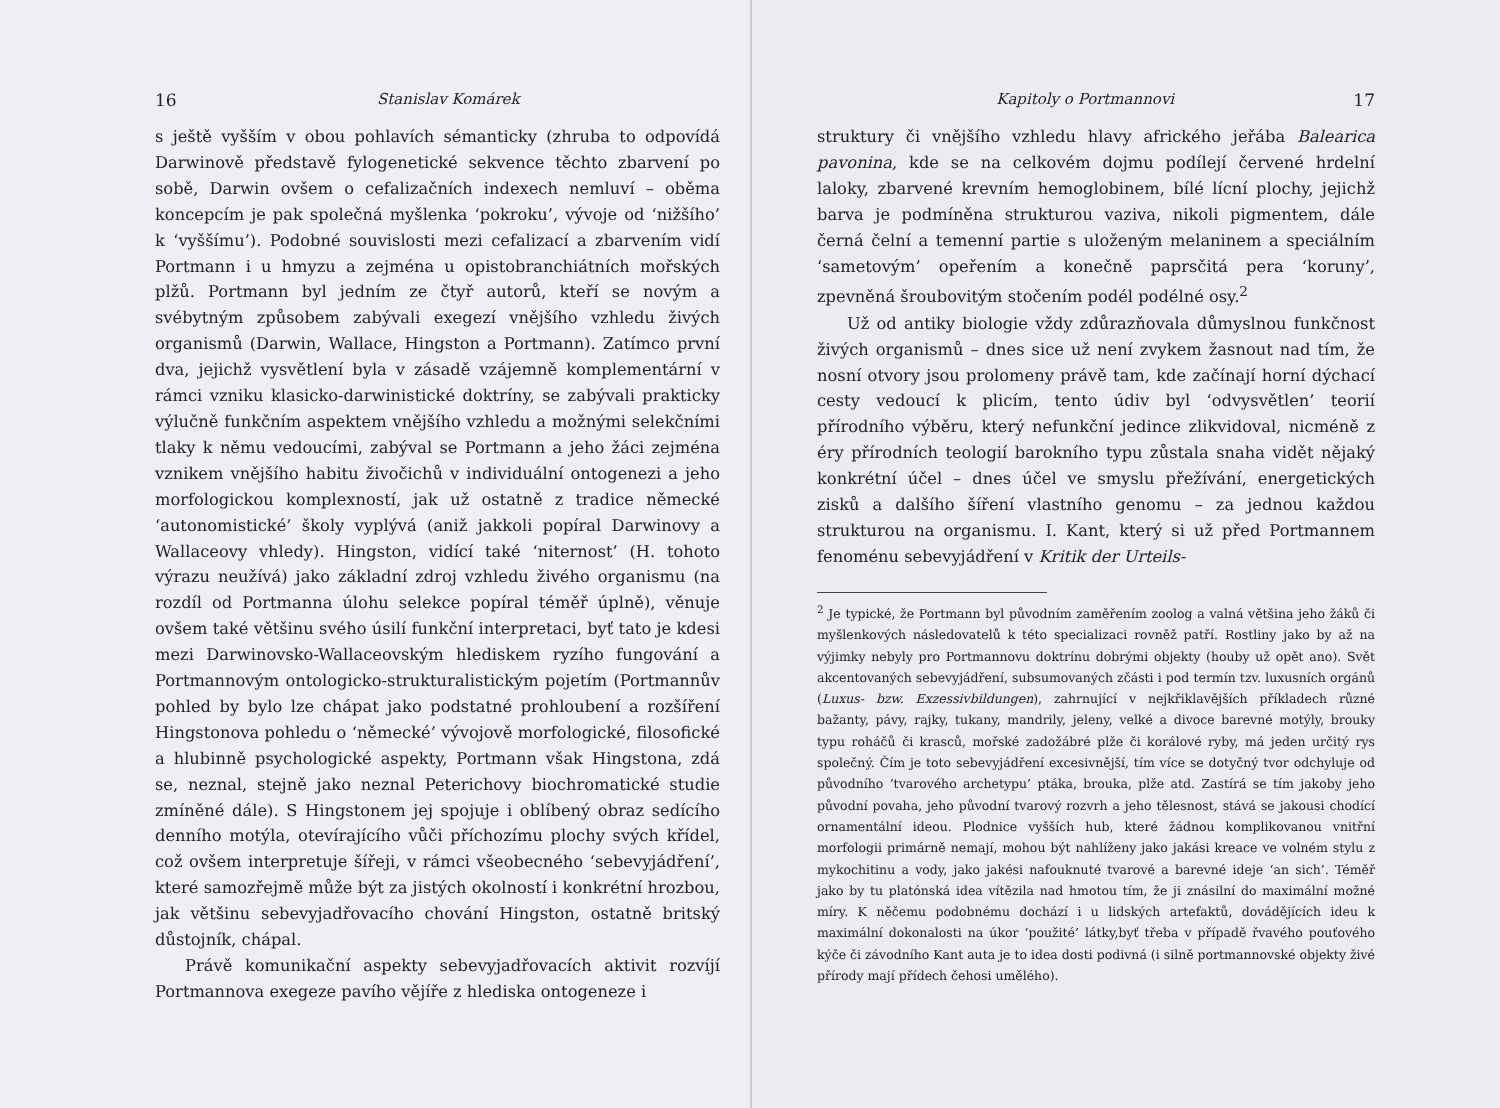16 Stanislav Komárek
s ještě vyšším v obou pohlavích sémanticky (zhruba to odpovídá Darwinově představě fylogenetické sekvence těchto zbarvení po sobě, Darwin ovšem o cefalizačních indexech nemluví – oběma koncepcím je pak společná myšlenka ‘pokroku’, vývoje od ‘nižšího’ k ‘vyššímu’). Podobné souvislosti mezi cefalizací a zbarvením vidí Portmann i u hmyzu a zejména u opistobranchiátních mořských plžů. Portmann byl jedním ze čtyř autorů, kteří se novým a svébytným způsobem zabývali exegezí vnějšího vzhledu živých organismů (Darwin, Wallace, Hingston a Portmann). Zatímco první dva, jejichž vysvětlení byla v zásadě vzájemně komplementární v rámci vzniku klasicko-darwinistické doktríny, se zabývali prakticky výlučně funkčním aspektem vnějšího vzhledu a možnými selekčními tlaky k němu vedoucími, zabýval se Portmann a jeho žáci zejména vznikem vnějšího habitu živočichů v individuální ontogenezi a jeho morfologickou komplexností, jak už ostatně z tradice německé ‘autonomistické’ školy vyplývá (aniž jakkoli popíral Darwinovy a Wallaceovy vhledy). Hingston, vidící také ‘niternost’ (H. tohoto výrazu neužívá) jako základní zdroj vzhledu živého organismu (na rozdíl od Portmanna úlohu selekce popíral téměř úplně), věnuje ovšem také většinu svého úsilí funkční interpretaci, byť tato je kdesi mezi Darwinovsko-Wallaceovským hlediskem ryzího fungování a Portmannovým ontologicko-strukturalistickým pojetím (Portmannův pohled by bylo lze chápat jako podstatné prohloubení a rozšíření Hingstonova pohledu o ‘německé’ vývojově morfologické, filosofické a hlubinně psychologické aspekty, Portmann však Hingstona, zdá se, neznal, stejně jako neznal Peterichovy biochromatické studie zmíněné dále). S Hingstonem jej spojuje i oblíbený obraz sedícího denního motýla, otevírajícího vůči příchozímu plochy svých křídel, což ovšem interpretuje šířeji, v rámci všeobecného ‘sebevyjádření’, které samozřejmě může být za jistých okolností i konkrétní hrozbou, jak většinu sebevyjadřovacího chování Hingston, ostatně britský důstojník, chápal.
Právě komunikační aspekty sebevyjadřovacích aktivit rozvíjí Portmannova exegeze pavího vějíře z hlediska ontogeneze i
Kapitoly o Portmannovi 17
struktury či vnějšího vzhledu hlavy afrického jeřába Balearica pavonina, kde se na celkovém dojmu podílejí červené hrdelní laloky, zbarvené krevním hemoglobinem, bílé lícní plochy, jejichž barva je podmíněna strukturou vaziva, nikoli pigmentem, dále černá čelní a temenní partie s uloženým melaninem a speciálním ‘sametovým’ opeřením a konečně paprsčitá pera ‘koruny’, zpevněná šroubovitým stočením podél podélné osy.<sup>2</sup>
Už od antiky biologie vždy zdůrazňovala důmyslnou funkčnost živých organismů – dnes sice už není zvykem žasnout nad tím, že nosní otvory jsou prolomeny právě tam, kde začínají horní dýchací cesty vedoucí k plicím, tento údiv byl ‘odvysvětlen’ teorií přírodního výběru, který nefunkční jedince zlikvidoval, nicméně z éry přírodních teologií barokního typu zůstala snaha vidět nějaký konkrétní účel – dnes účel ve smyslu přežívání, energetických zisků a dalšího šíření vlastního genomu – za jednou každou strukturou na organismu. I. Kant, který si už před Portmannem fenoménu sebevyjádření v Kritik der Urteils-
<sup>2</sup> Je typické, že Portmann byl původním zaměřením zoolog a valná většina jeho žáků či myšlenkových následovatelů k této specializaci rovněž patří. Rostliny jako by až na výjimky nebyly pro Portmannovu doktrínu dobrými objekty (houby už opět ano). Svět akcentovaných sebevyjádření, subsumovaných zčásti i pod termín tzv. luxusních orgánů (Luxus- bzw. Exzessivbildungen), zahrnující v nejkřiklavějších příkladech různé bažanty, pávy, rajky, tukany, mandrily, jeleny, velké a divoce barevné motýly, brouky typu roháčů či krasců, mořské zadožábré plže či korálové ryby, má jeden určitý rys společný. Čím je toto sebevyjádření excesivnější, tím více se dotyčný tvor odchyluje od původního ‘tvarového archetypu’ ptáka, brouka, plže atd. Zastírá se tím jakoby jeho původní povaha, jeho původní tvarový rozvrh a jeho tělesnost, stává se jakousi chodící ornamentální ideou. Plodnice vyšších hub, které žádnou komplikovanou vnitřní morfologii primárně nemají, mohou být nahlíženy jako jakási kreace ve volném stylu z mykochitinu a vody, jako jakési nafouknuté tvarové a barevné ideje ‘an sich’. Téměř jako by tu platónská idea vítězila nad hmotou tím, že ji znásilní do maximální možné míry. K něčemu podobnému dochází i u lidských artefaktů, dovádějících ideu k maximální dokonalosti na úkor ‘použité’ látky,byť třeba v případě řvavého pouťového kýče či závodního Kant auta je to idea dosti podivná (i silně portmannovské objekty živé přírody mají přídech čehosi umělého).